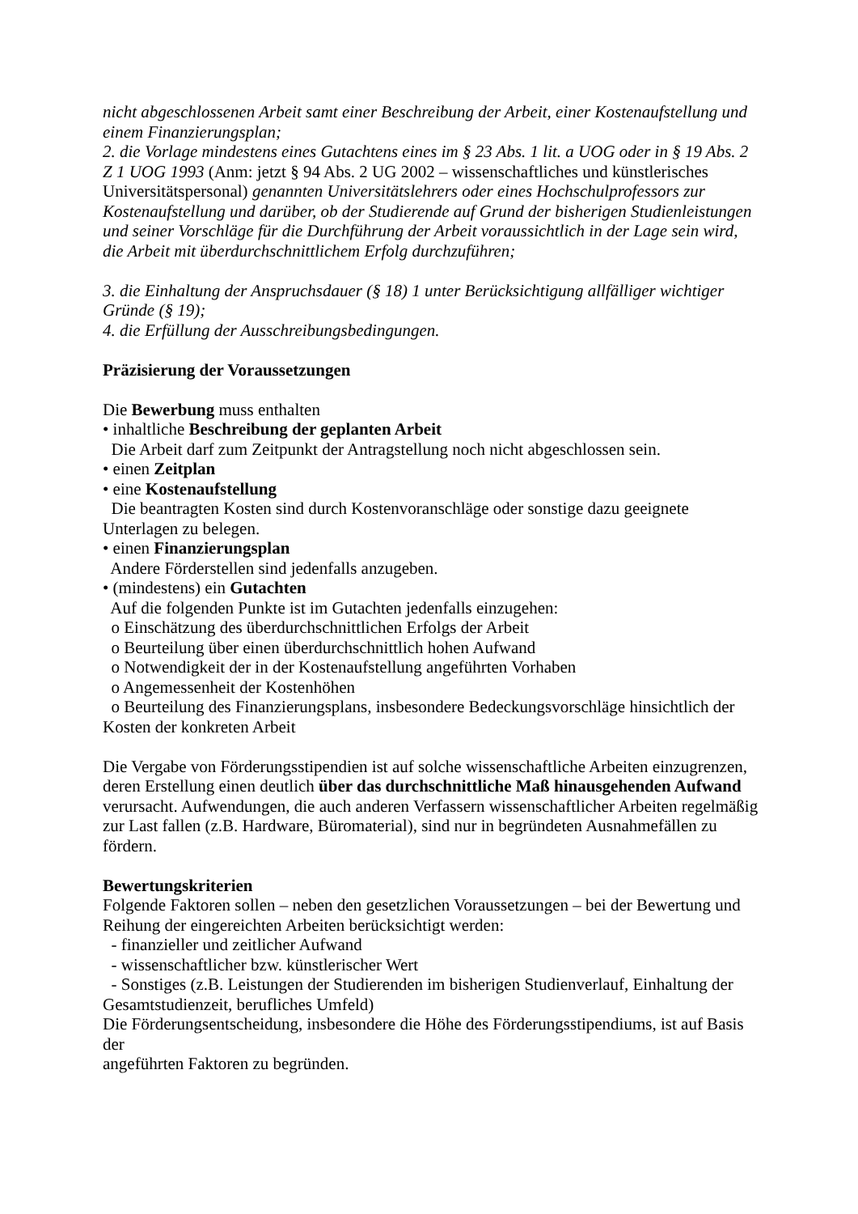nicht abgeschlossenen Arbeit samt einer Beschreibung der Arbeit, einer Kostenaufstellung und einem Finanzierungsplan;
2. die Vorlage mindestens eines Gutachtens eines im § 23 Abs. 1 lit. a UOG oder in § 19 Abs. 2 Z 1 UOG 1993 (Anm: jetzt § 94 Abs. 2 UG 2002 – wissenschaftliches und künstlerisches Universitätspersonal) genannten Universitätslehrers oder eines Hochschulprofessors zur Kostenaufstellung und darüber, ob der Studierende auf Grund der bisherigen Studienleistungen und seiner Vorschläge für die Durchführung der Arbeit voraussichtlich in der Lage sein wird, die Arbeit mit überdurchschnittlichem Erfolg durchzuführen;
3. die Einhaltung der Anspruchsdauer (§ 18) 1 unter Berücksichtigung allfälliger wichtiger Gründe (§ 19);
4. die Erfüllung der Ausschreibungsbedingungen.
Präzisierung der Voraussetzungen
Die Bewerbung muss enthalten
• inhaltliche Beschreibung der geplanten Arbeit
Die Arbeit darf zum Zeitpunkt der Antragstellung noch nicht abgeschlossen sein.
• einen Zeitplan
• eine Kostenaufstellung
Die beantragten Kosten sind durch Kostenvoranschläge oder sonstige dazu geeignete Unterlagen zu belegen.
• einen Finanzierungsplan
Andere Förderstellen sind jedenfalls anzugeben.
• (mindestens) ein Gutachten
Auf die folgenden Punkte ist im Gutachten jedenfalls einzugehen:
o Einschätzung des überdurchschnittlichen Erfolgs der Arbeit
o Beurteilung über einen überdurchschnittlich hohen Aufwand
o Notwendigkeit der in der Kostenaufstellung angeführten Vorhaben
o Angemessenheit der Kostenhöhen
o Beurteilung des Finanzierungsplans, insbesondere Bedeckungsvorschläge hinsichtlich der Kosten der konkreten Arbeit
Die Vergabe von Förderungsstipendien ist auf solche wissenschaftliche Arbeiten einzugrenzen, deren Erstellung einen deutlich über das durchschnittliche Maß hinausgehenden Aufwand verursacht. Aufwendungen, die auch anderen Verfassern wissenschaftlicher Arbeiten regelmäßig zur Last fallen (z.B. Hardware, Büromaterial), sind nur in begründeten Ausnahmefällen zu fördern.
Bewertungskriterien
Folgende Faktoren sollen – neben den gesetzlichen Voraussetzungen – bei der Bewertung und Reihung der eingereichten Arbeiten berücksichtigt werden:
- finanzieller und zeitlicher Aufwand
- wissenschaftlicher bzw. künstlerischer Wert
- Sonstiges (z.B. Leistungen der Studierenden im bisherigen Studienverlauf, Einhaltung der Gesamtstudienzeit, berufliches Umfeld)
Die Förderungsentscheidung, insbesondere die Höhe des Förderungsstipendiums, ist auf Basis der
angeführten Faktoren zu begründen.